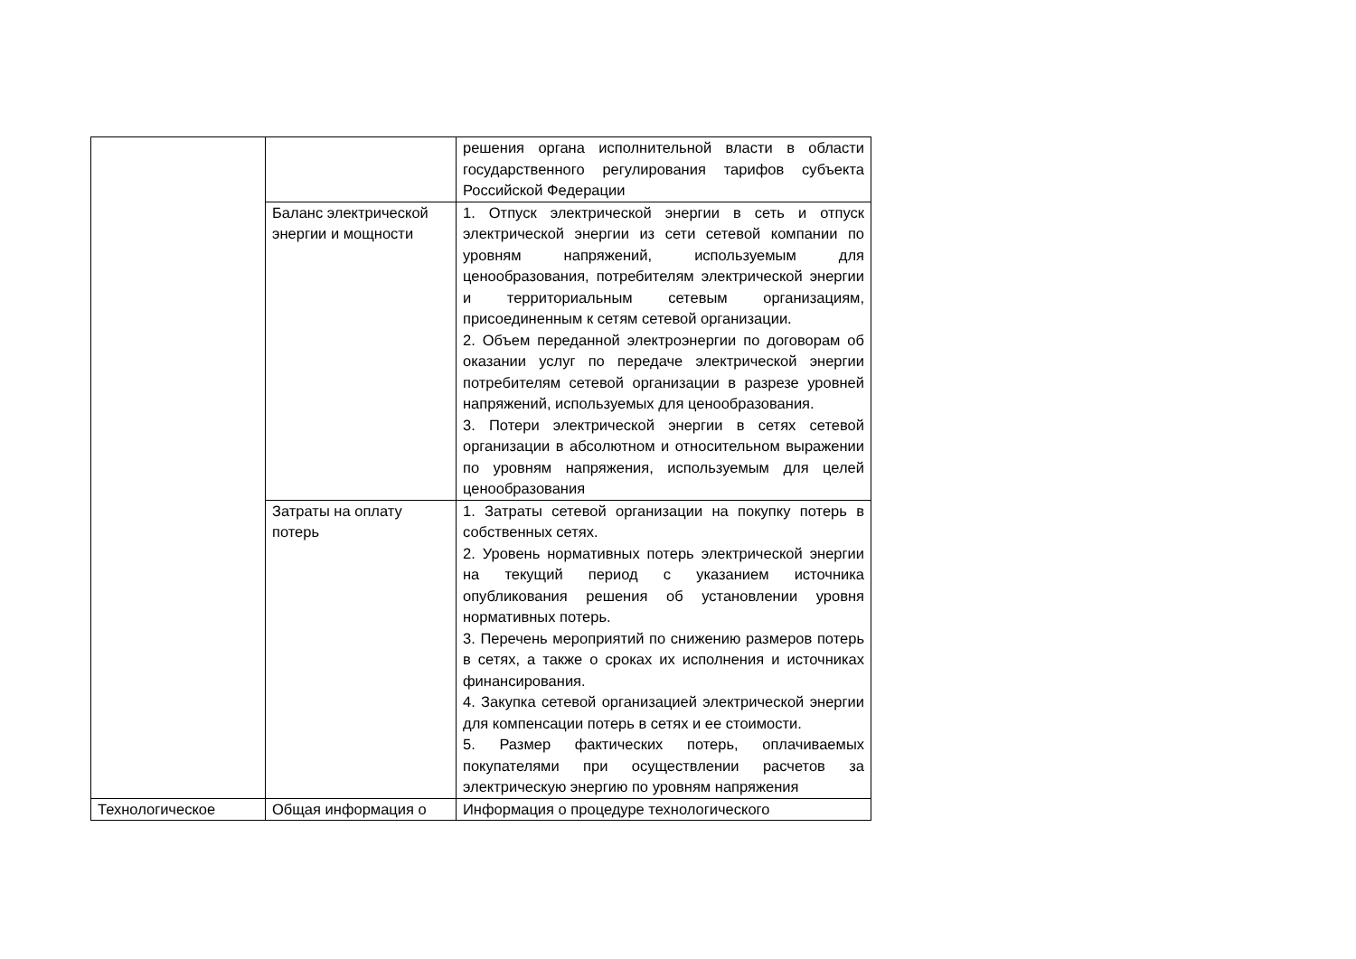| | | решения органа исполнительной власти в области государственного регулирования тарифов субъекта Российской Федерации |
| | Баланс электрической энергии и мощности | 1. Отпуск электрической энергии в сеть и отпуск электрической энергии из сети сетевой компании по уровням напряжений, используемым для ценообразования, потребителям электрической энергии и территориальным сетевым организациям, присоединенным к сетям сетевой организации. 2. Объем переданной электроэнергии по договорам об оказании услуг по передаче электрической энергии потребителям сетевой организации в разрезе уровней напряжений, используемых для ценообразования. 3. Потери электрической энергии в сетях сетевой организации в абсолютном и относительном выражении по уровням напряжения, используемым для целей ценообразования |
| | Затраты на оплату потерь | 1. Затраты сетевой организации на покупку потерь в собственных сетях. 2. Уровень нормативных потерь электрической энергии на текущий период с указанием источника опубликования решения об установлении уровня нормативных потерь. 3. Перечень мероприятий по снижению размеров потерь в сетях, а также о сроках их исполнения и источниках финансирования. 4. Закупка сетевой организацией электрической энергии для компенсации потерь в сетях и ее стоимости. 5. Размер фактических потерь, оплачиваемых покупателями при осуществлении расчетов за электрическую энергию по уровням напряжения |
| Технологическое | Общая информация о | Информация о процедуре технологического |